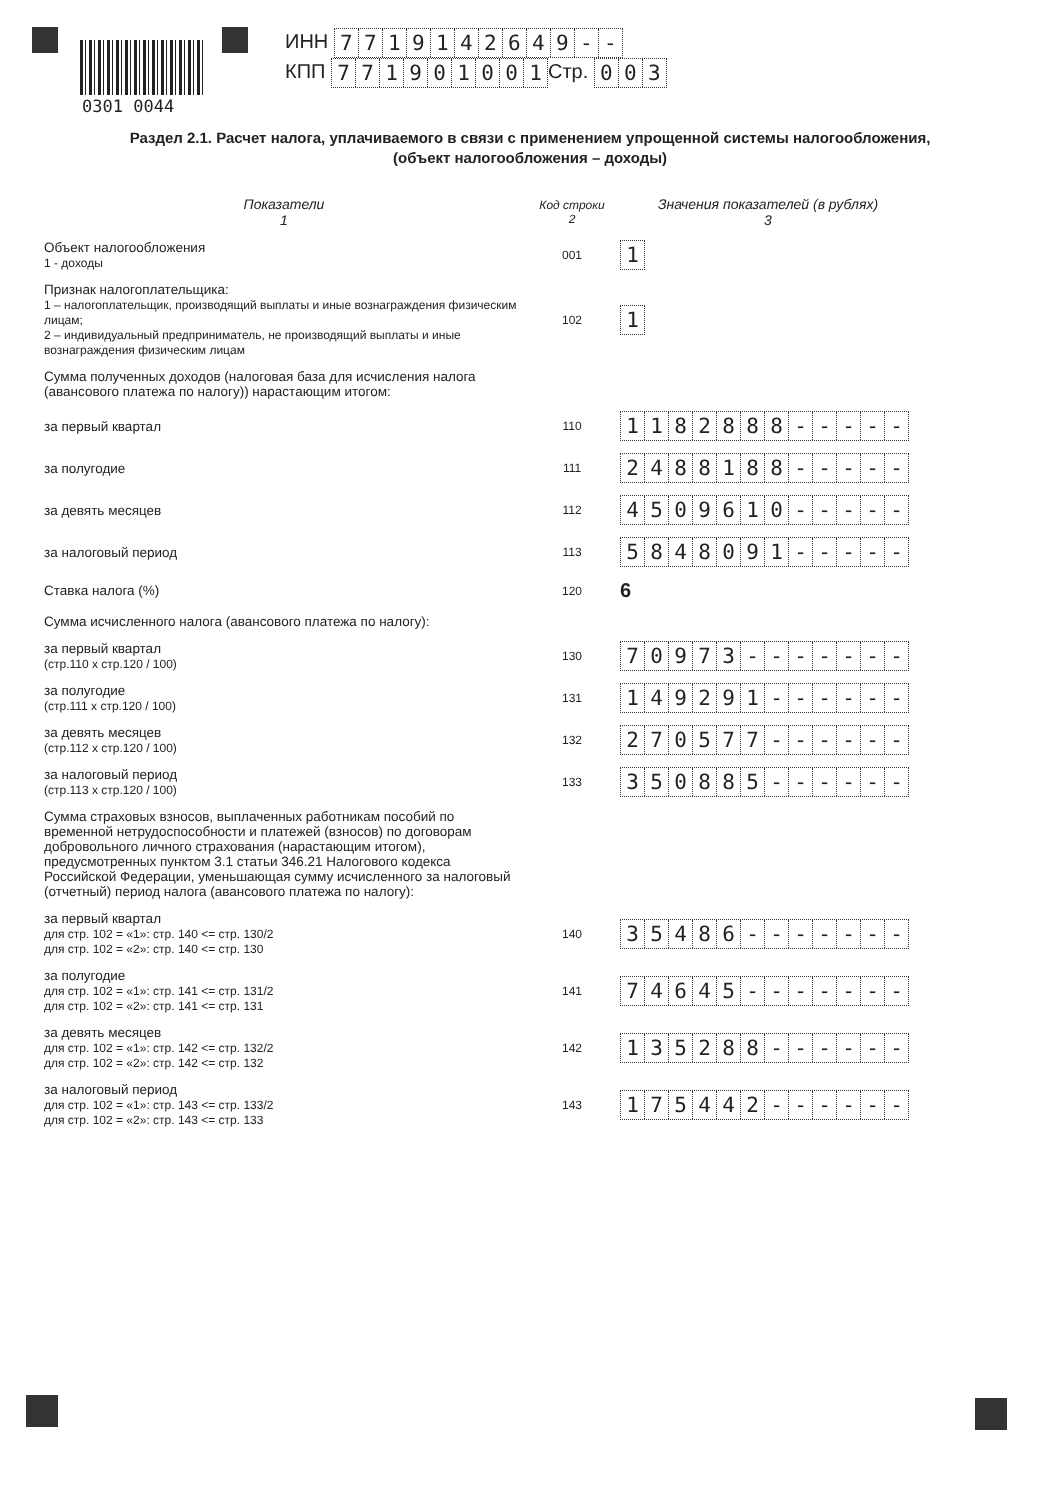0301 0044
ИНН 7719142649 - -
КПП 771901001 Стр. 003
Раздел 2.1. Расчет налога, уплачиваемого в связи с применением упрощенной системы налогообложения,
(объект налогообложения – доходы)
| Показатели 1 | Код строки 2 | Значения показателей (в рублях) 3 |
| --- | --- | --- |
| Объект налогообложения 1 - доходы | 001 | 1 |
| Признак налогоплательщика: 1 – налогоплательщик, производящий выплаты и иные вознаграждения физическим лицам; 2 – индивидуальный предприниматель, не производящий выплаты и иные вознаграждения физическим лицам | 102 | 1 |
| Сумма полученных доходов (налоговая база для исчисления налога (авансового платежа по налогу)) нарастающим итогом: | | |
| за первый квартал | 110 | 1 1 8 2 8 8 8 - - - - - |
| за полугодие | 111 | 2 4 8 8 1 8 8 - - - - - |
| за девять месяцев | 112 | 4 5 0 9 6 1 0 - - - - - |
| за налоговый период | 113 | 5 8 4 8 0 9 1 - - - - - |
| Ставка налога (%) | 120 | 6 |
| Сумма исчисленного налога (авансового платежа по налогу): | | |
| за первый квартал (стр.110 х стр.120 / 100) | 130 | 7 0 9 7 3 - - - - - - - |
| за полугодие (стр.111 х стр.120 / 100) | 131 | 1 4 9 2 9 1 - - - - - - |
| за девять месяцев (стр.112 х стр.120 / 100) | 132 | 2 7 0 5 7 7 - - - - - - |
| за налоговый период (стр.113 х стр.120 / 100) | 133 | 3 5 0 8 8 5 - - - - - - |
| Сумма страховых взносов, выплаченных работникам пособий по временной нетрудоспособности и платежей (взносов) по договорам добровольного личного страхования (нарастающим итогом), предусмотренных пунктом 3.1 статьи 346.21 Налогового кодекса Российской Федерации, уменьшающая сумму исчисленного за налоговый (отчетный) период налога (авансового платежа по налогу): | | |
| за первый квартал для стр. 102 = «1»: стр. 140 <= стр. 130/2 для стр. 102 = «2»: стр. 140 <= стр. 130 | 140 | 3 5 4 8 6 - - - - - - - |
| за полугодие для стр. 102 = «1»: стр. 141 <= стр. 131/2 для стр. 102 = «2»: стр. 141 <= стр. 131 | 141 | 7 4 6 4 5 - - - - - - - |
| за девять месяцев для стр. 102 = «1»: стр. 142 <= стр. 132/2 для стр. 102 = «2»: стр. 142 <= стр. 132 | 142 | 1 3 5 2 8 8 - - - - - - |
| за налоговый период для стр. 102 = «1»: стр. 143 <= стр. 133/2 для стр. 102 = «2»: стр. 143 <= стр. 133 | 143 | 1 7 5 4 4 2 - - - - - - |